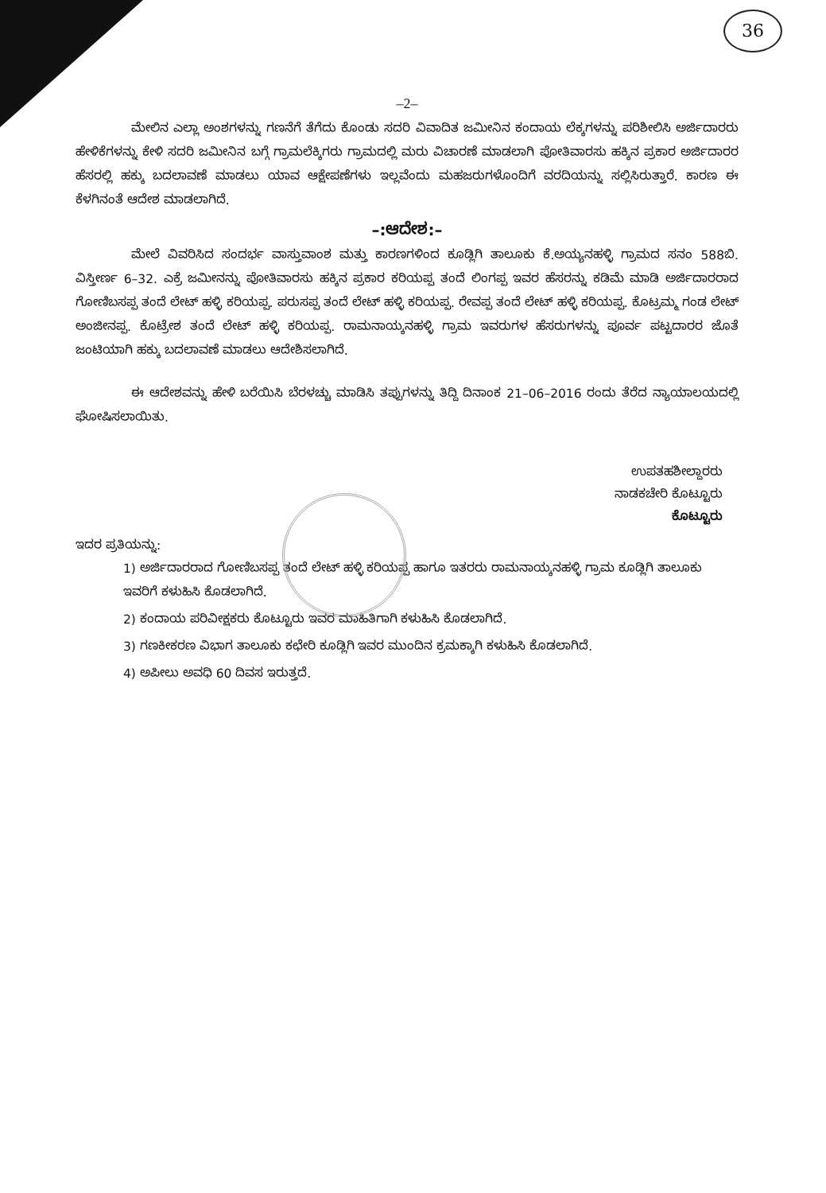36
–2–
ಮೇಲಿನ ಎಲ್ಲಾ ಅಂಶಗಳನ್ನು ಗಣನೆಗೆ ತೆಗೆದು ಕೊಂಡು ಸದರಿ ವಿವಾದಿತ ಜಮೀನಿನ ಕಂದಾಯ ಲೆಕ್ಕಗಳನ್ನು ಪರಿಶೀಲಿಸಿ ಅರ್ಜಿದಾರರು ಹೇಳಿಕೆಗಳನ್ನು ಕೇಳಿ ಸದರಿ ಜಮೀನಿನ ಬಗ್ಗೆ ಗ್ರಾಮಲೆಕ್ಕಿಗರು ಗ್ರಾಮದಲ್ಲಿ ಮರು ವಿಚಾರಣೆ ಮಾಡಲಾಗಿ ಪೋತಿವಾರಸು ಹಕ್ಕಿನ ಪ್ರಕಾರ ಅರ್ಜಿದಾರರ ಹೆಸರಲ್ಲಿ ಹಕ್ಕು ಬದಲಾವಣೆ ಮಾಡಲು ಯಾವ ಆಕ್ಷೇಪಣೆಗಳು ಇಲ್ಲವೆಂದು ಮಹಜರುಗಳೊಂದಿಗೆ ವರದಿಯನ್ನು ಸಲ್ಲಿಸಿರುತ್ತಾರೆ. ಕಾರಣ ಈ ಕೆಳಗಿನಂತೆ ಆದೇಶ ಮಾಡಲಾಗಿದೆ.
–:ಆದೇಶ:–
ಮೇಲೆ ವಿವರಿಸಿದ ಸಂದರ್ಭ ವಾಸ್ತುವಾಂಶ ಮತ್ತು ಕಾರಣಗಳಿಂದ ಕೂಡ್ಲಿಗಿ ತಾಲೂಕು ಕೆ.ಅಯ್ಯನಹಳ್ಳಿ ಗ್ರಾಮದ ಸನಂ 588ಬಿ. ವಿಸ್ತೀರ್ಣ 6–32. ಎಕ್ರೆ ಜಮೀನನ್ನು ಪೋತಿವಾರಸು ಹಕ್ಕಿನ ಪ್ರಕಾರ ಕರಿಯಪ್ಪ ತಂದೆ ಲಿಂಗಪ್ಪ ಇವರ ಹೆಸರನ್ನು ಕಡಿಮೆ ಮಾಡಿ ಅರ್ಜಿದಾರರಾದ ಗೋಣಿಬಸಪ್ಪ ತಂದೆ ಲೇಟ್ ಹಳ್ಳಿ ಕರಿಯಪ್ಪ. ಪರುಸಪ್ಪ ತಂದೆ ಲೇಟ್ ಹಳ್ಳಿ ಕರಿಯಪ್ಪ. ರೇವಪ್ಪ ತಂದೆ ಲೇಟ್ ಹಳ್ಳಿ ಕರಿಯಪ್ಪ. ಕೊಟ್ರಮ್ಮ ಗಂಡ ಲೇಟ್ ಅಂಜೀನಪ್ಪ. ಕೊಟ್ರೇಶ ತಂದೆ ಲೇಟ್ ಹಳ್ಳಿ ಕರಿಯಪ್ಪ. ರಾಮನಾಯ್ಕನಹಳ್ಳಿ ಗ್ರಾಮ ಇವರುಗಳ ಹೆಸರುಗಳನ್ನು ಪೂರ್ವ ಪಟ್ಟದಾರರ ಜೊತೆ ಜಂಟಿಯಾಗಿ ಹಕ್ಕು ಬದಲಾವಣೆ ಮಾಡಲು ಆದೇಶಿಸಲಾಗಿದೆ.
ಈ ಆದೇಶವನ್ನು ಹೇಳಿ ಬರೆಯಿಸಿ ಬೆರಳಚ್ಚು ಮಾಡಿಸಿ ತಪ್ಪುಗಳನ್ನು ತಿದ್ದಿ ದಿನಾಂಕ 21–06–2016 ರಂದು ತೆರೆದ ನ್ಯಾಯಾಲಯದಲ್ಲಿ ಘೋಷಿಸಲಾಯಿತು.
ಉಪತಹಶೀಲ್ದಾರರು
ನಾಡಕಚೇರಿ ಕೊಟ್ಟೂರು
ಕೊಟ್ಟೂರು
ಇದರ ಪ್ರತಿಯನ್ನು:
1) ಅರ್ಜಿದಾರರಾದ ಗೋಣಿಬಸಪ್ಪ ತಂದೆ ಲೇಟ್ ಹಳ್ಳಿ ಕರಿಯಪ್ಪ ಹಾಗೂ ಇತರರು ರಾಮನಾಯ್ಕನಹಳ್ಳಿ ಗ್ರಾಮ ಕೂಡ್ಲಿಗಿ ತಾಲೂಕು ಇವರಿಗೆ ಕಳುಹಿಸಿ ಕೊಡಲಾಗಿದೆ.
2) ಕಂದಾಯ ಪರಿವೀಕ್ಷಕರು ಕೊಟ್ಟೂರು ಇವರ ಮಾಹಿತಿಗಾಗಿ ಕಳುಹಿಸಿ ಕೊಡಲಾಗಿದೆ.
3) ಗಣಕೀಕರಣ ವಿಭಾಗ ತಾಲೂಕು ಕಛೇರಿ ಕೂಡ್ಲಿಗಿ ಇವರ ಮುಂದಿನ ಕ್ರಮಕ್ಕಾಗಿ ಕಳುಹಿಸಿ ಕೊಡಲಾಗಿದೆ.
4) ಅಪೀಲು ಅವಧಿ 60 ದಿವಸ ಇರುತ್ತದೆ.